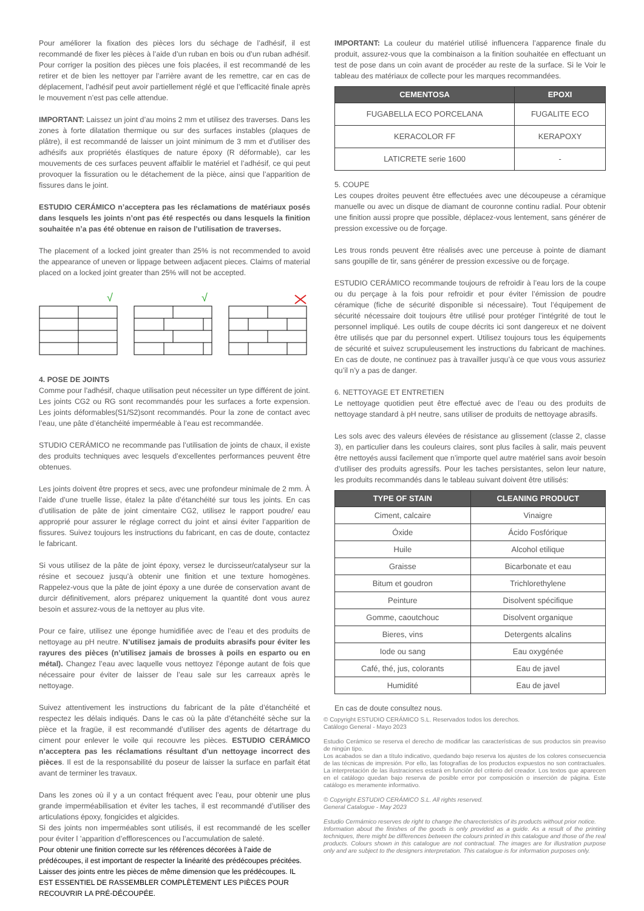Pour améliorer la fixation des pièces lors du séchage de l’adhésif, il est recommandé de fixer les pièces à l’aide d’un ruban en bois ou d’un ruban adhésif. Pour corriger la position des pièces une fois placées, il est recommandé de les retirer et de bien les nettoyer par l’arrière avant de les remettre, car en cas de déplacement, l’adhésif peut avoir partiellement réglé et que l’efficacité finale après le mouvement n’est pas celle attendue.
IMPORTANT: Laissez un joint d’au moins 2 mm et utilisez des traverses. Dans les zones à forte dilatation thermique ou sur des surfaces instables (plaques de plâtre), il est recommandé de laisser un joint minimum de 3 mm et d’utiliser des adhésifs aux propriétés élastiques de nature époxy (R déformable), car les mouvements de ces surfaces peuvent affaiblir le matériel et l’adhésif, ce qui peut provoquer la fissuration ou le détachement de la pièce, ainsi que l’apparition de fissures dans le joint.
ESTUDIO CERÁMICO n’acceptera pas les réclamations de matériaux posés dans lesquels les joints n’ont pas été respectés ou dans lesquels la finition souhaitée n’a pas été obtenue en raison de l’utilisation de traverses.
The placement of a locked joint greater than 25% is not recommended to avoid the appearance of uneven or lippage between adjacent pieces. Claims of material placed on a locked joint greater than 25% will not be accepted.
√
√
4. POSE DE JOINTS
Comme pour l’adhésif, chaque utilisation peut nécessiter un type différent de joint. Les joints CG2 ou RG sont recommandés pour les surfaces a forte expension. Les joints déformables(S1/S2)sont recommandés. Pour la zone de contact avec l’eau, une pâte d’étanchéité imperméable à l’eau est recommandée.
STUDIO CERÁMICO ne recommande pas l’utilisation de joints de chaux, il existe des produits techniques avec lesquels d’excellentes performances peuvent être obtenues.
Les joints doivent être propres et secs, avec une profondeur minimale de 2 mm. À l’aide d’une truelle lisse, étalez la pâte d’étanchéité sur tous les joints. En cas d’utilisation de pâte de joint cimentaire CG2, utilisez le rapport poudre/ eau approprié pour assurer le réglage correct du joint et ainsi éviter l’apparition de fissures. Suivez toujours les instructions du fabricant, en cas de doute, contactez le fabricant.
Si vous utilisez de la pâte de joint époxy, versez le durcisseur/catalyseur sur la résine et secouez jusqu’à obtenir une finition et une texture homogènes. Rappelez-vous que la pâte de joint époxy a une durée de conservation avant de durcir définitivement, alors préparez uniquement la quantité dont vous aurez besoin et assurez-vous de la nettoyer au plus vite.
Pour ce faire, utilisez une éponge humidifiée avec de l’eau et des produits de nettoyage au pH neutre. N’utilisez jamais de produits abrasifs pour éviter les rayures des pièces (n’utilisez jamais de brosses à poils en esparto ou en métal). Changez l’eau avec laquelle vous nettoyez l’éponge autant de fois que nécessaire pour éviter de laisser de l’eau sale sur les carreaux après le nettoyage.
Suivez attentivement les instructions du fabricant de la pâte d’étanchéité et respectez les délais indiqués. Dans le cas où la pâte d’étanchéité sèche sur la pièce et la fragüe, il est recommandé d’utiliser des agents de détartrage du ciment pour enlever le voile qui recouvre les pièces. ESTUDIO CERÁMICO n’acceptera pas les réclamations résultant d’un nettoyage incorrect des pièces. Il est de la responsabilité du poseur de laisser la surface en parfait état avant de terminer les travaux.
Dans les zones où il y a un contact fréquent avec l’eau, pour obtenir une plus grande imperméabilisation et éviter les taches, il est recommandé d’utiliser des articulations époxy, fongicides et algicides.
Si des joints non imperméables sont utilisés, il est recommandé de les sceller pour éviter l ’apparition d’efflorescences ou l’accumulation de saleté.
Pour obtenir une finition correcte sur les références décorées à l’aide de prédécoupes, il est important de respecter la linéarité des prédécoupes précitées. Laisser des joints entre les pièces de même dimension que les prédécoupes. IL EST ESSENTIEL DE RASSEMBLER COMPLÈTEMENT LES PIÈCES POUR RECOUVRIR LA PRÉ-DÉCOUPÉE.
IMPORTANT: La couleur du matériel utilisé influencera l’apparence finale du produit, assurez-vous que la combinaison a la finition souhaitée en effectuant un test de pose dans un coin avant de procéder au reste de la surface. Si le Voir le tableau des matériaux de collecte pour les marques recommandées.
| CEMENTOSA | EPOXI |
| --- | --- |
| FUGABELLA ECO PORCELANA | FUGALITE ECO |
| KERACOLOR FF | KERAPOXY |
| LATICRETE serie 1600 | - |
5. COUPE
Les coupes droites peuvent être effectuées avec une découpeuse a céramique manuelle ou avec un disque de diamant de couronne continu radial. Pour obtenir une finition aussi propre que possible, déplacez-vous lentement, sans générer de pression excessive ou de forçage.
Les trous ronds peuvent être réalisés avec une perceuse à pointe de diamant sans goupille de tir, sans générer de pression excessive ou de forçage.
ESTUDIO CERÁMICO recommande toujours de refroidir à l’eau lors de la coupe ou du perçage à la fois pour refroidir et pour éviter l’émission de poudre céramique (fiche de sécurité disponible si nécessaire). Tout l’équipement de sécurité nécessaire doit toujours être utilisé pour protéger l’intégrité de tout le personnel impliqué. Les outils de coupe décrits ici sont dangereux et ne doivent être utilisés que par du personnel expert. Utilisez toujours tous les équipements de sécurité et suivez scrupuleusement les instructions du fabricant de machines. En cas de doute, ne continuez pas à travailler jusqu’à ce que vous vous assuriez qu’il n’y a pas de danger.
6. NETTOYAGE ET ENTRETIEN
Le nettoyage quotidien peut être effectué avec de l’eau ou des produits de nettoyage standard à pH neutre, sans utiliser de produits de nettoyage abrasifs.
Les sols avec des valeurs élevées de résistance au glissement (classe 2, classe 3), en particulier dans les couleurs claires, sont plus faciles à salir, mais peuvent être nettoyés aussi facilement que n’importe quel autre matériel sans avoir besoin d’utiliser des produits agressifs. Pour les taches persistantes, selon leur nature, les produits recommandés dans le tableau suivant doivent être utilisés:
| TYPE OF STAIN | CLEANING PRODUCT |
| --- | --- |
| Ciment, calcaire | Vinaigre |
| Óxide | Ácido Fosfórique |
| Huile | Alcohol etilique |
| Graisse | Bicarbonate et eau |
| Bitum et goudron | Trichlorethylene |
| Peinture | Disolvent spécifique |
| Gomme, caoutchouc | Disolvent organique |
| Bieres, vins | Detergents alcalins |
| Iode ou sang | Eau oxygénée |
| Café, thé, jus, colorants | Eau de javel |
| Humidité | Eau de javel |
En cas de doute consultez nous.
© Copyright ESTUDIO CERÁMICO S.L. Reservados todos los derechos.
Catálogo General - Mayo 2023
Estudio Cerámico se reserva el derecho de modificar las características de sus productos sin preaviso de ningún tipo.
Los acabados se dan a título indicativo, quedando bajo reserva los ajustes de los colores consecuencia de las técnicas de impresión. Por ello, las fotografías de los productos expuestos no son contractuales. La interpretación de las ilustraciones estará en función del criterio del creador. Los textos que aparecen en el catálogo quedan bajo reserva de posible error por composición o inserción de página. Este catálogo es meramente informativo.
© Copyright ESTUDIO CERÁMICO S.L. All rights reserved.
General Catalogue - May 2023
Estudio Cermámico reserves de right to change the charecteristics of its products without prior notice.
Information about the finishes of the goods is only provided as a guide. As a result of the printing techniques, there might be differences between the colours printed in this catalogue and those of the real products. Colours shown in this catalogue are not contractual. The images are for illustration purpose only and are subject to the designers interpretation. This catalogue is for information purposes only.